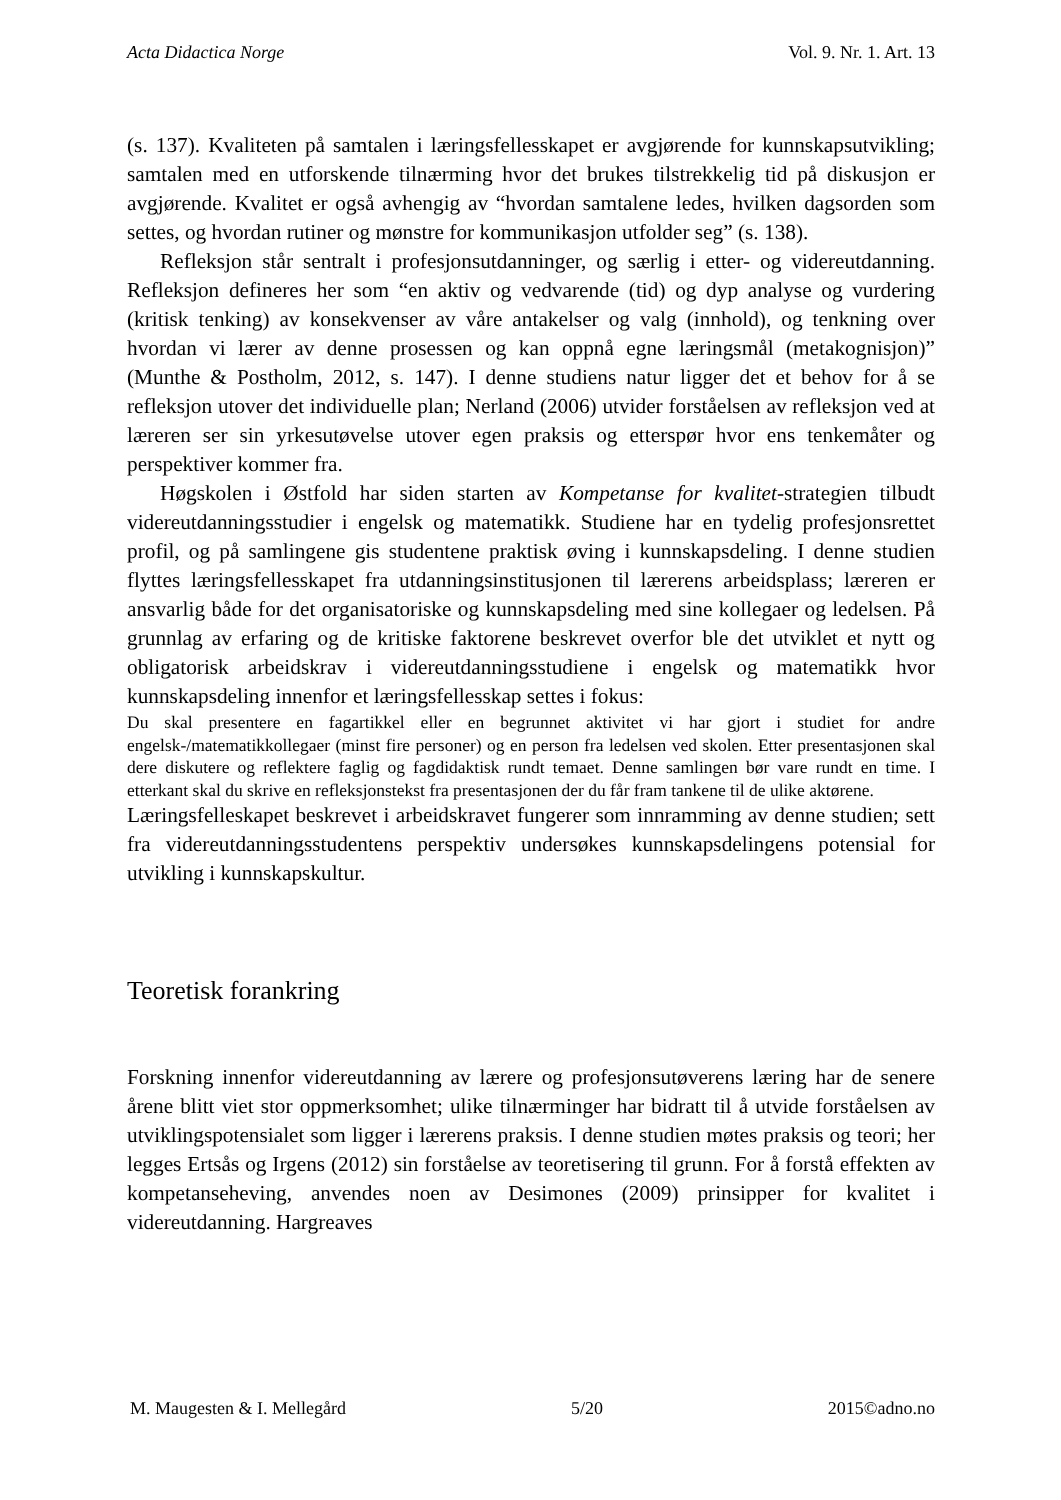Acta Didactica Norge Vol. 9. Nr. 1. Art. 13
(s. 137). Kvaliteten på samtalen i læringsfellesskapet er avgjørende for kunnskapsutvikling; samtalen med en utforskende tilnærming hvor det brukes tilstrekkelig tid på diskusjon er avgjørende. Kvalitet er også avhengig av “hvordan samtalene ledes, hvilken dagsorden som settes, og hvordan rutiner og mønstre for kommunikasjon utfolder seg” (s. 138).
Refleksjon står sentralt i profesjonsutdanninger, og særlig i etter- og videreutdanning. Refleksjon defineres her som “en aktiv og vedvarende (tid) og dyp analyse og vurdering (kritisk tenking) av konsekvenser av våre antakelser og valg (innhold), og tenkning over hvordan vi lærer av denne prosessen og kan oppnå egne læringsmål (metakognisjon)” (Munthe & Postholm, 2012, s. 147). I denne studiens natur ligger det et behov for å se refleksjon utover det individuelle plan; Nerland (2006) utvider forståelsen av refleksjon ved at læreren ser sin yrkesutøvelse utover egen praksis og etterspør hvor ens tenkemåter og perspektiver kommer fra.
Høgskolen i Østfold har siden starten av Kompetanse for kvalitet-strategien tilbudt videreutdanningsstudier i engelsk og matematikk. Studiene har en tydelig profesjonsrettet profil, og på samlingene gis studentene praktisk øving i kunnskapsdeling. I denne studien flyttes læringsfellesskapet fra utdannings­institusjonen til lærerens arbeidsplass; læreren er ansvarlig både for det organisatoriske og kunnskapsdeling med sine kollegaer og ledelsen. På grunnlag av erfaring og de kritiske faktorene beskrevet overfor ble det utviklet et nytt og obligatorisk arbeidskrav i videreutdanningsstudiene i engelsk og matematikk hvor kunnskapsdeling innenfor et læringsfellesskap settes i fokus:
Du skal presentere en fagartikkel eller en begrunnet aktivitet vi har gjort i studiet for andre engelsk-/matematikkollegaer (minst fire personer) og en person fra ledelsen ved skolen. Etter presentasjonen skal dere diskutere og reflektere faglig og fagdidaktisk rundt temaet. Denne samlingen bør vare rundt en time. I etterkant skal du skrive en refleksjonstekst fra presentasjonen der du får fram tankene til de ulike aktørene.
Læringsfelleskapet beskrevet i arbeidskravet fungerer som innramming av denne studien; sett fra videreutdanningsstudentens perspektiv undersøkes kunnskaps­delingens potensial for utvikling i kunnskapskultur.
Teoretisk forankring
Forskning innenfor videreutdanning av lærere og profesjonsutøverens læring har de senere årene blitt viet stor oppmerksomhet; ulike tilnærminger har bidratt til å utvide forståelsen av utviklingspotensialet som ligger i lærerens praksis. I denne studien møtes praksis og teori; her legges Ertsås og Irgens (2012) sin forståelse av teoretisering til grunn. For å forstå effekten av kompetanseheving, anvendes noen av Desimones (2009) prinsipper for kvalitet i videreutdanning. Hargreaves
M. Maugesten & I. Mellegård 5/20 2015©adno.no